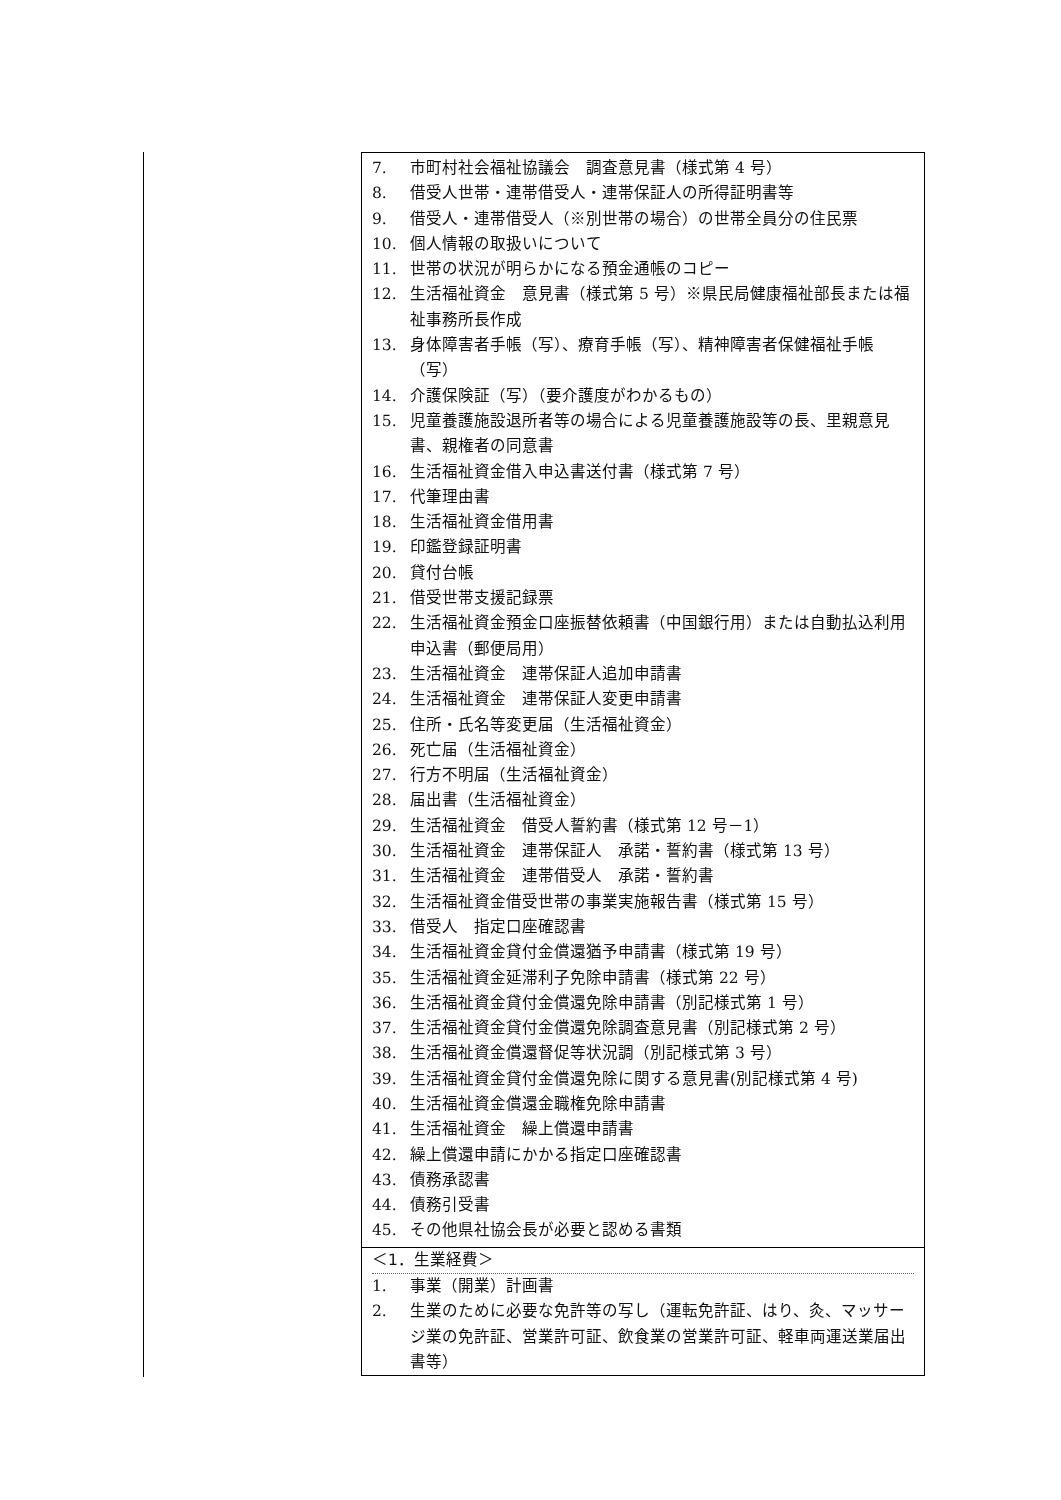| 7. 市町村社会福祉協議会 調査意見書（様式第 4 号） 8. 借受人世帯・連帯借受人・連帯保証人の所得証明書等 9. 借受人・連帯借受人（※別世帯の場合）の世帯全員分の住民票 10. 個人情報の取扱いについて 11. 世帯の状況が明らかになる預金通帳のコピー 12. 生活福祉資金 意見書（様式第 5 号）※県民局健康福祉部長または福祉事務所長作成 13. 身体障害者手帳（写）、療育手帳（写）、精神障害者保健福祉手帳（写） 14. 介護保険証（写）（要介護度がわかるもの） 15. 児童養護施設退所者等の場合による児童養護施設等の長、里親意見書、親権者の同意書 16. 生活福祉資金借入申込書送付書（様式第 7 号） 17. 代筆理由書 18. 生活福祉資金借用書 19. 印鑑登録証明書 20. 貸付台帳 21. 借受世帯支援記録票 22. 生活福祉資金預金口座振替依頼書（中国銀行用）または自動払込利用申込書（郵便局用） 23. 生活福祉資金 連帯保証人追加申請書 24. 生活福祉資金 連帯保証人変更申請書 25. 住所・氏名等変更届（生活福祉資金） 26. 死亡届（生活福祉資金） 27. 行方不明届（生活福祉資金） 28. 届出書（生活福祉資金） 29. 生活福祉資金 借受人誓約書（様式第 12 号－1） 30. 生活福祉資金 連帯保証人 承諾・誓約書（様式第 13 号） 31. 生活福祉資金 連帯借受人 承諾・誓約書 32. 生活福祉資金借受世帯の事業実施報告書（様式第 15 号） 33. 借受人 指定口座確認書 34. 生活福祉資金貸付金償還猶予申請書（様式第 19 号） 35. 生活福祉資金延滞利子免除申請書（様式第 22 号） 36. 生活福祉資金貸付金償還免除申請書（別記様式第 1 号） 37. 生活福祉資金貸付金償還免除調査意見書（別記様式第 2 号） 38. 生活福祉資金償還督促等状況調（別記様式第 3 号） 39. 生活福祉資金貸付金償還免除に関する意見書(別記様式第 4 号) 40. 生活福祉資金償還金職権免除申請書 41. 生活福祉資金 繰上償還申請書 42. 繰上償還申請にかかる指定口座確認書 43. 債務承認書 44. 債務引受書 45. その他県社協会長が必要と認める書類 |
| ＜1．生業経費＞ 1. 事業（開業）計画書 2. 生業のために必要な免許等の写し（運転免許証、はり、灸、マッサージ業の免許証、営業許可証、飲食業の営業許可証、軽車両運送業届出書等） |